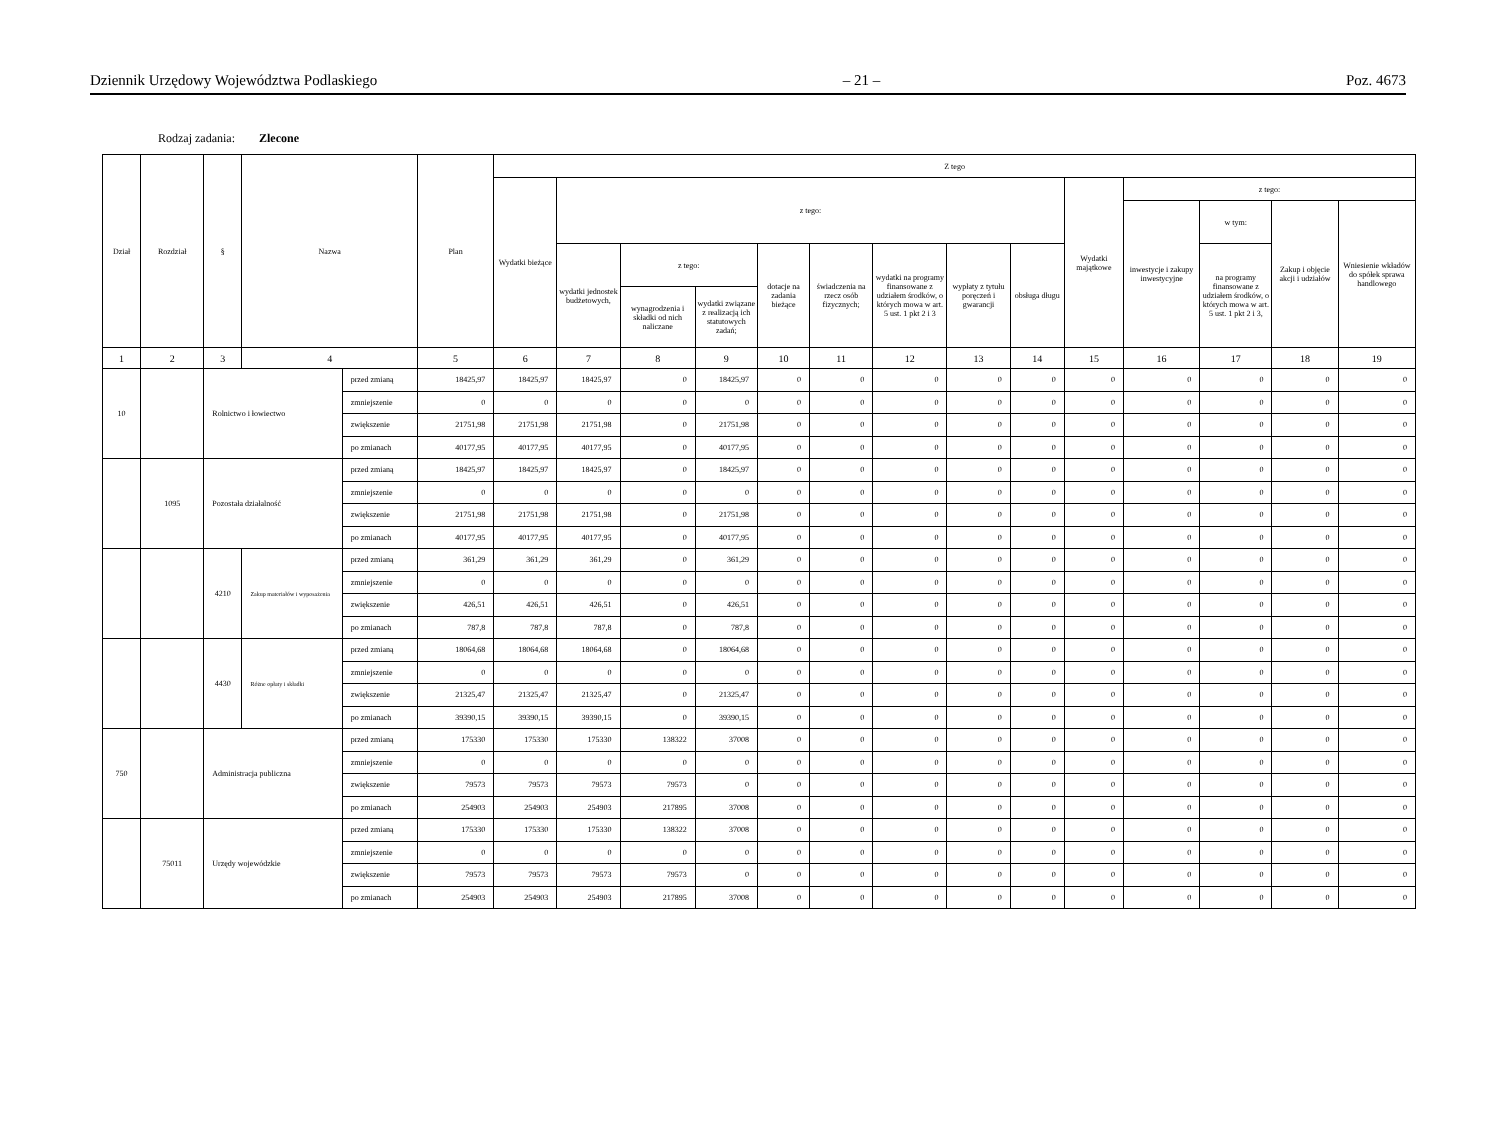Dziennik Urzędowy Województwa Podlaskiego – 21 – Poz. 4673
Rodzaj zadania: Zlecone
| Dział | Rozdział | § | Nazwa | | Plan | Z tego | | | | | | | | | | | | | |
| --- | --- | --- | --- | --- | --- | --- | --- | --- | --- | --- | --- | --- | --- | --- | --- | --- | --- | --- | --- |
| | | | | | | Wydatki bieżące | z tego: | | | | | | | | Wydatki majątkowe | z tego: | | | |
| | | | | | | | | | | | | | | | | inwestycje i zakupy inwestycyjne | w tym: | Zakup i objęcie akcji i udziałów | Wniesienie wkładów do spółek sprawa handlowego |
| | | | | | | | wydatki jednostek budżetowych, | z tego: | | dotacje na zadania bieżące | świadczenia na rzecz osób fizycznych; | wydatki na programy finansowane z udziałem środków, o których mowa w art. 5 ust. 1 pkt 2 i 3 | wypłaty z tytułu poręczeń i gwarancji | obsługa długu | | | na programy finansowane z udziałem środków, o których mowa w art. 5 ust. 1 pkt 2 i 3, | | |
| | | | | | | | | wynagrodzenia i składki od nich naliczane | wydatki związane z realizacją ich statutowych zadań; | | | | | | | | | | |
| 1 | 2 | 3 | 4 | | 5 | 6 | 7 | 8 | 9 | 10 | 11 | 12 | 13 | 14 | 15 | 16 | 17 | 18 | 19 |
| 10 | | Rolnictwo i łowiectwo | | przed zmianą | 18425,97 | 18425,97 | 18425,97 | 0 | 18425,97 | 0 | 0 | 0 | 0 | 0 | 0 | 0 | 0 | 0 | 0 |
| | | | | zmniejszenie | 0 | 0 | 0 | 0 | 0 | 0 | 0 | 0 | 0 | 0 | 0 | 0 | 0 | 0 | 0 |
| | | | | zwiększenie | 21751,98 | 21751,98 | 21751,98 | 0 | 21751,98 | 0 | 0 | 0 | 0 | 0 | 0 | 0 | 0 | 0 | 0 |
| | | | | po zmianach | 40177,95 | 40177,95 | 40177,95 | 0 | 40177,95 | 0 | 0 | 0 | 0 | 0 | 0 | 0 | 0 | 0 | 0 |
| | 1095 | Pozostała działalność | | przed zmianą | 18425,97 | 18425,97 | 18425,97 | 0 | 18425,97 | 0 | 0 | 0 | 0 | 0 | 0 | 0 | 0 | 0 | 0 |
| | | | | zmniejszenie | 0 | 0 | 0 | 0 | 0 | 0 | 0 | 0 | 0 | 0 | 0 | 0 | 0 | 0 | 0 |
| | | | | zwiększenie | 21751,98 | 21751,98 | 21751,98 | 0 | 21751,98 | 0 | 0 | 0 | 0 | 0 | 0 | 0 | 0 | 0 | 0 |
| | | | | po zmianach | 40177,95 | 40177,95 | 40177,95 | 0 | 40177,95 | 0 | 0 | 0 | 0 | 0 | 0 | 0 | 0 | 0 | 0 |
| | | 4210 | Zakup materiałów i wyposażenia | przed zmianą | 361,29 | 361,29 | 361,29 | 0 | 361,29 | 0 | 0 | 0 | 0 | 0 | 0 | 0 | 0 | 0 | 0 |
| | | | | zmniejszenie | 0 | 0 | 0 | 0 | 0 | 0 | 0 | 0 | 0 | 0 | 0 | 0 | 0 | 0 | 0 |
| | | | | zwiększenie | 426,51 | 426,51 | 426,51 | 0 | 426,51 | 0 | 0 | 0 | 0 | 0 | 0 | 0 | 0 | 0 | 0 |
| | | | | po zmianach | 787,8 | 787,8 | 787,8 | 0 | 787,8 | 0 | 0 | 0 | 0 | 0 | 0 | 0 | 0 | 0 | 0 |
| | | 4430 | Różne opłaty i składki | przed zmianą | 18064,68 | 18064,68 | 18064,68 | 0 | 18064,68 | 0 | 0 | 0 | 0 | 0 | 0 | 0 | 0 | 0 | 0 |
| | | | | zmniejszenie | 0 | 0 | 0 | 0 | 0 | 0 | 0 | 0 | 0 | 0 | 0 | 0 | 0 | 0 | 0 |
| | | | | zwiększenie | 21325,47 | 21325,47 | 21325,47 | 0 | 21325,47 | 0 | 0 | 0 | 0 | 0 | 0 | 0 | 0 | 0 | 0 |
| | | | | po zmianach | 39390,15 | 39390,15 | 39390,15 | 0 | 39390,15 | 0 | 0 | 0 | 0 | 0 | 0 | 0 | 0 | 0 | 0 |
| 750 | | Administracja publiczna | | przed zmianą | 175330 | 175330 | 175330 | 138322 | 37008 | 0 | 0 | 0 | 0 | 0 | 0 | 0 | 0 | 0 | 0 |
| | | | | zmniejszenie | 0 | 0 | 0 | 0 | 0 | 0 | 0 | 0 | 0 | 0 | 0 | 0 | 0 | 0 | 0 |
| | | | | zwiększenie | 79573 | 79573 | 79573 | 79573 | 0 | 0 | 0 | 0 | 0 | 0 | 0 | 0 | 0 | 0 | 0 |
| | | | | po zmianach | 254903 | 254903 | 254903 | 217895 | 37008 | 0 | 0 | 0 | 0 | 0 | 0 | 0 | 0 | 0 | 0 |
| | 75011 | Urzędy wojewódzkie | | przed zmianą | 175330 | 175330 | 175330 | 138322 | 37008 | 0 | 0 | 0 | 0 | 0 | 0 | 0 | 0 | 0 | 0 |
| | | | | zmniejszenie | 0 | 0 | 0 | 0 | 0 | 0 | 0 | 0 | 0 | 0 | 0 | 0 | 0 | 0 | 0 |
| | | | | zwiększenie | 79573 | 79573 | 79573 | 79573 | 0 | 0 | 0 | 0 | 0 | 0 | 0 | 0 | 0 | 0 | 0 |
| | | | | po zmianach | 254903 | 254903 | 254903 | 217895 | 37008 | 0 | 0 | 0 | 0 | 0 | 0 | 0 | 0 | 0 | 0 |